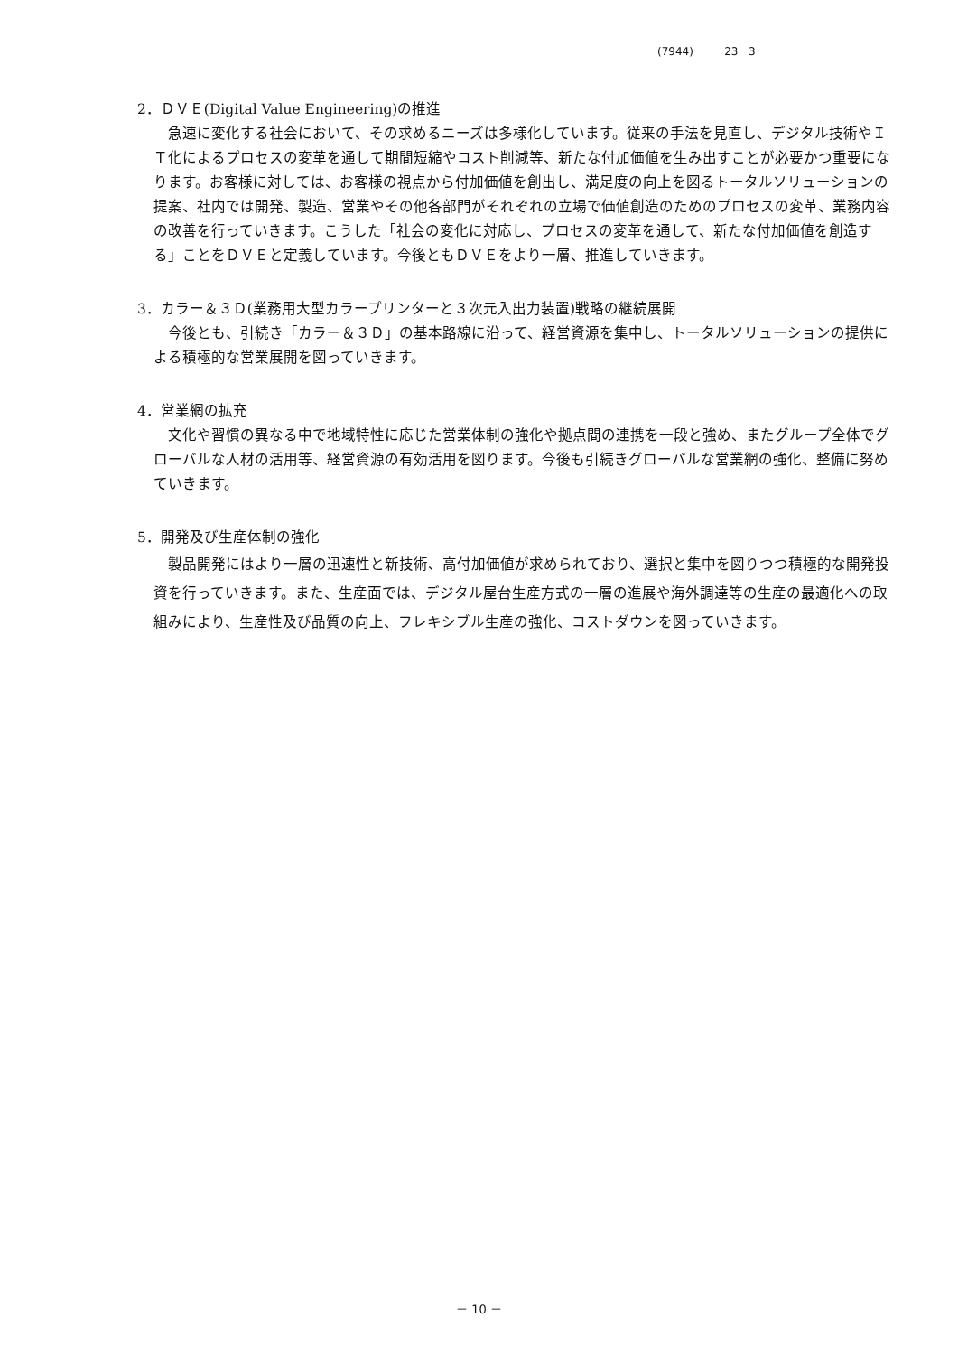(7944) 23 3
2．ＤＶＥ(Digital Value Engineering)の推進
急速に変化する社会において、その求めるニーズは多様化しています。従来の手法を見直し、デジタル技術やＩＴ化によるプロセスの変革を通して期間短縮やコスト削減等、新たな付加価値を生み出すことが必要かつ重要になります。お客様に対しては、お客様の視点から付加価値を創出し、満足度の向上を図るトータルソリューションの提案、社内では開発、製造、営業やその他各部門がそれぞれの立場で価値創造のためのプロセスの変革、業務内容の改善を行っていきます。こうした「社会の変化に対応し、プロセスの変革を通して、新たな付加価値を創造する」ことをＤＶＥと定義しています。今後ともＤＶＥをより一層、推進していきます。
3．カラー＆３Ｄ(業務用大型カラープリンターと３次元入出力装置)戦略の継続展開
今後とも、引続き「カラー＆３Ｄ」の基本路線に沿って、経営資源を集中し、トータルソリューションの提供による積極的な営業展開を図っていきます。
4．営業網の拡充
文化や習慣の異なる中で地域特性に応じた営業体制の強化や拠点間の連携を一段と強め、またグループ全体でグローバルな人材の活用等、経営資源の有効活用を図ります。今後も引続きグローバルな営業網の強化、整備に努めていきます。
5．開発及び生産体制の強化
製品開発にはより一層の迅速性と新技術、高付加価値が求められており、選択と集中を図りつつ積極的な開発投資を行っていきます。また、生産面では、デジタル屋台生産方式の一層の進展や海外調達等の生産の最適化への取組みにより、生産性及び品質の向上、フレキシブル生産の強化、コストダウンを図っていきます。
－ 10 －